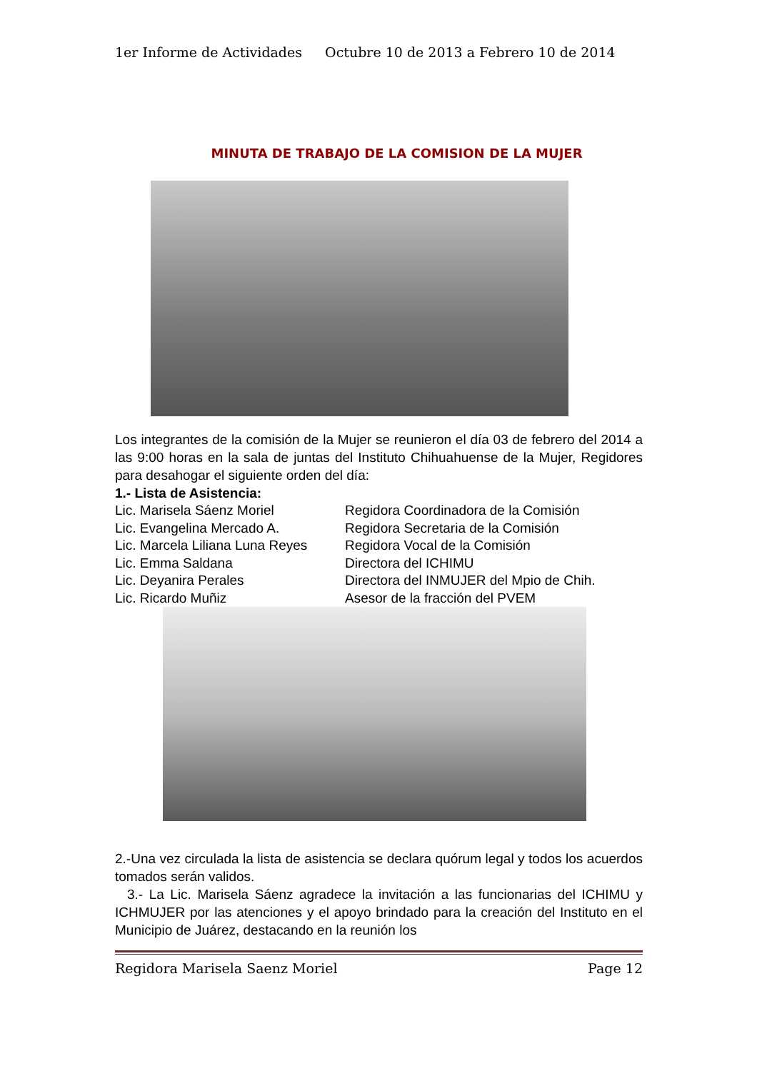1er Informe de Actividades Octubre 10 de 2013 a Febrero 10 de 2014
MINUTA DE TRABAJO DE LA COMISION DE LA MUJER
Los integrantes de la comisión de la Mujer se reunieron el día 03 de febrero del 2014 a las 9:00 horas en la sala de juntas del Instituto Chihuahuense de la Mujer, Regidores para desahogar el siguiente orden del día:
1.- Lista de Asistencia:
| Lic. Marisela Sáenz Moriel | Regidora Coordinadora de la Comisión |
| Lic. Evangelina Mercado A. | Regidora Secretaria de la Comisión |
| Lic. Marcela Liliana Luna Reyes | Regidora Vocal de la Comisión |
| Lic. Emma Saldana | Directora del ICHIMU |
| Lic. Deyanira Perales | Directora del INMUJER del Mpio de Chih. |
| Lic. Ricardo Muñiz | Asesor de la fracción del PVEM |
2.-Una vez circulada la lista de asistencia se declara quórum legal y todos los acuerdos tomados serán validos.
3.- La Lic. Marisela Sáenz agradece la invitación a las funcionarias del ICHIMU y ICHMUJER por las atenciones y el apoyo brindado para la creación del Instituto en el Municipio de Juárez, destacando en la reunión los
Regidora Marisela Saenz Moriel Page 12